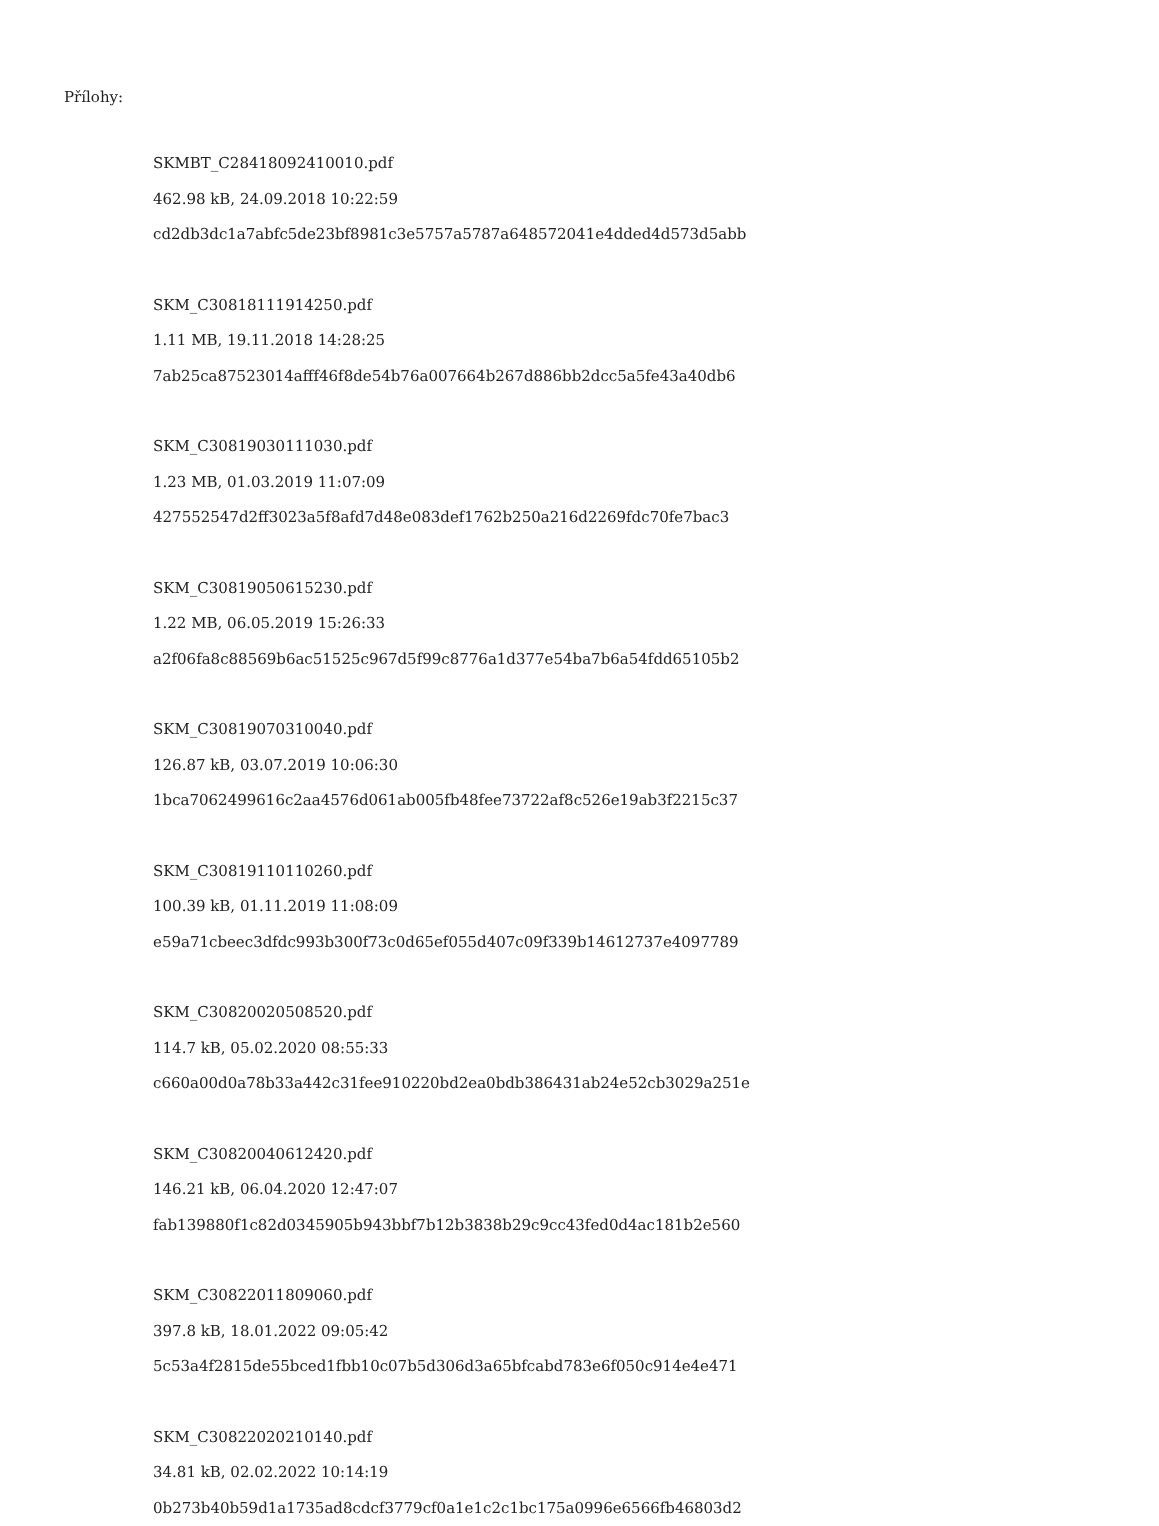Přílohy:
SKMBT_C28418092410010.pdf
462.98 kB, 24.09.2018 10:22:59
cd2db3dc1a7abfc5de23bf8981c3e5757a5787a648572041e4dded4d573d5abb
SKM_C30818111914250.pdf
1.11 MB, 19.11.2018 14:28:25
7ab25ca87523014afff46f8de54b76a007664b267d886bb2dcc5a5fe43a40db6
SKM_C30819030111030.pdf
1.23 MB, 01.03.2019 11:07:09
427552547d2ff3023a5f8afd7d48e083def1762b250a216d2269fdc70fe7bac3
SKM_C30819050615230.pdf
1.22 MB, 06.05.2019 15:26:33
a2f06fa8c88569b6ac51525c967d5f99c8776a1d377e54ba7b6a54fdd65105b2
SKM_C30819070310040.pdf
126.87 kB, 03.07.2019 10:06:30
1bca7062499616c2aa4576d061ab005fb48fee73722af8c526e19ab3f2215c37
SKM_C30819110110260.pdf
100.39 kB, 01.11.2019 11:08:09
e59a71cbeec3dfdc993b300f73c0d65ef055d407c09f339b14612737e4097789
SKM_C30820020508520.pdf
114.7 kB, 05.02.2020 08:55:33
c660a00d0a78b33a442c31fee910220bd2ea0bdb386431ab24e52cb3029a251e
SKM_C30820040612420.pdf
146.21 kB, 06.04.2020 12:47:07
fab139880f1c82d0345905b943bbf7b12b3838b29c9cc43fed0d4ac181b2e560
SKM_C30822011809060.pdf
397.8 kB, 18.01.2022 09:05:42
5c53a4f2815de55bced1fbb10c07b5d306d3a65bfcabd783e6f050c914e4e471
SKM_C30822020210140.pdf
34.81 kB, 02.02.2022 10:14:19
0b273b40b59d1a1735ad8cdcf3779cf0a1e1c2c1bc175a0996e6566fb46803d2